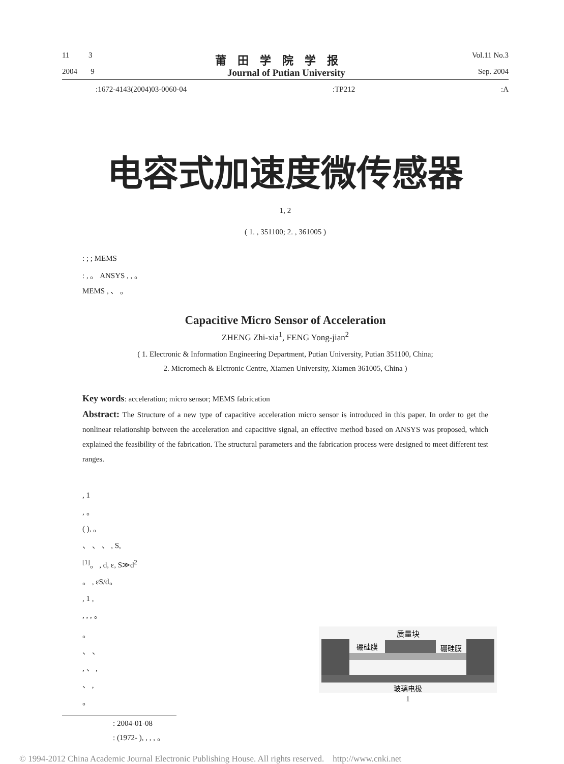11 3 莆田学院学报 Vol.11 No.3
2004 9 Journal of Putian University Sep. 2004
:1672-4143(2004)03-0060-04:TP212:A
电容式加速度微传感器
1, 2
( 1. , 351100; 2. , 361005 )
: ; ; MEMS
: , 。 ANSYS , , 。
MEMS , 、 。
Capacitive Micro Sensor of Acceleration
ZHENG Zhi-xia<sup>1</sup>, FENG Yong-jian<sup>2</sup>
( 1. Electronic & Information Engineering Department, Putian University, Putian 351100, China;
2. Micromech & Elctronic Centre, Xiamen University, Xiamen 361005, China )
Key words: acceleration; micro sensor; MEMS fabrication
Abstract: The Structure of a new type of capacitive acceleration micro sensor is introduced in this paper. In order to get the nonlinear relationship between the acceleration and capacitive signal, an effective method based on ANSYS was proposed, which explained the feasibility of the fabrication. The structural parameters and the fabrication process were designed to meet different test ranges.
, 1
, 。
( ), 。
、 、 、 , S,
<sup>[1]</sup>。 , d, ε, S≫d<sup>2</sup>
。 , εS/d。
, 1 ,
, , , 。
。
、 、
, 、 ,
、 ,
。
质量块
硼硅膜
硼硅膜
玻璃电极
1
: 2004-01-08
: (1972- ), , , , 。
© 1994-2012 China Academic Journal Electronic Publishing House. All rights reserved. http://www.cnki.net